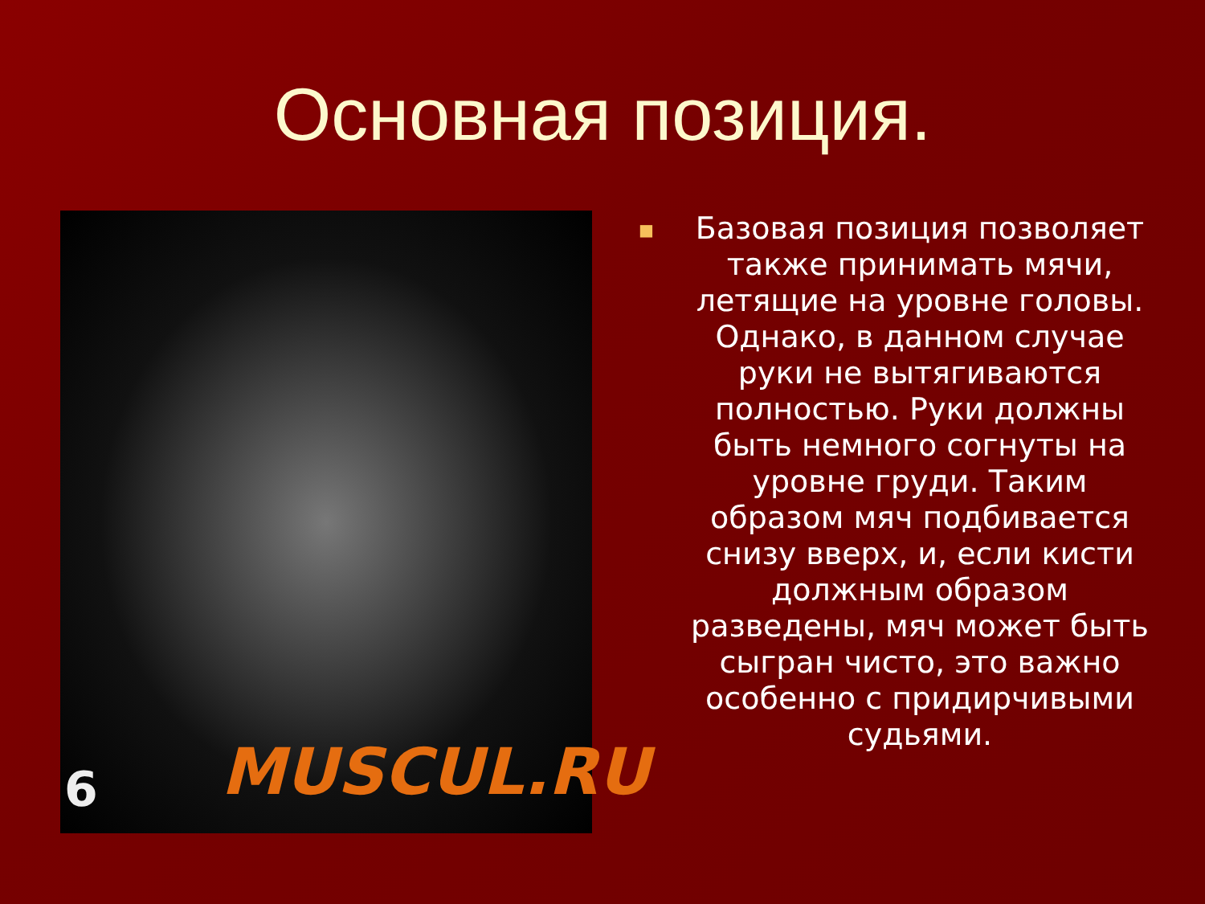Основная позиция.
6 MUSCUL.RU
■
Базовая позиция позволяет также принимать мячи, летящие на уровне головы. Однако, в данном случае руки не вытягиваются полностью. Руки должны быть немного согнуты на уровне груди. Таким образом мяч подбивается снизу вверх, и, если кисти должным образом разведены, мяч может быть сыгран чисто, это важно особенно с придирчивыми судьями.